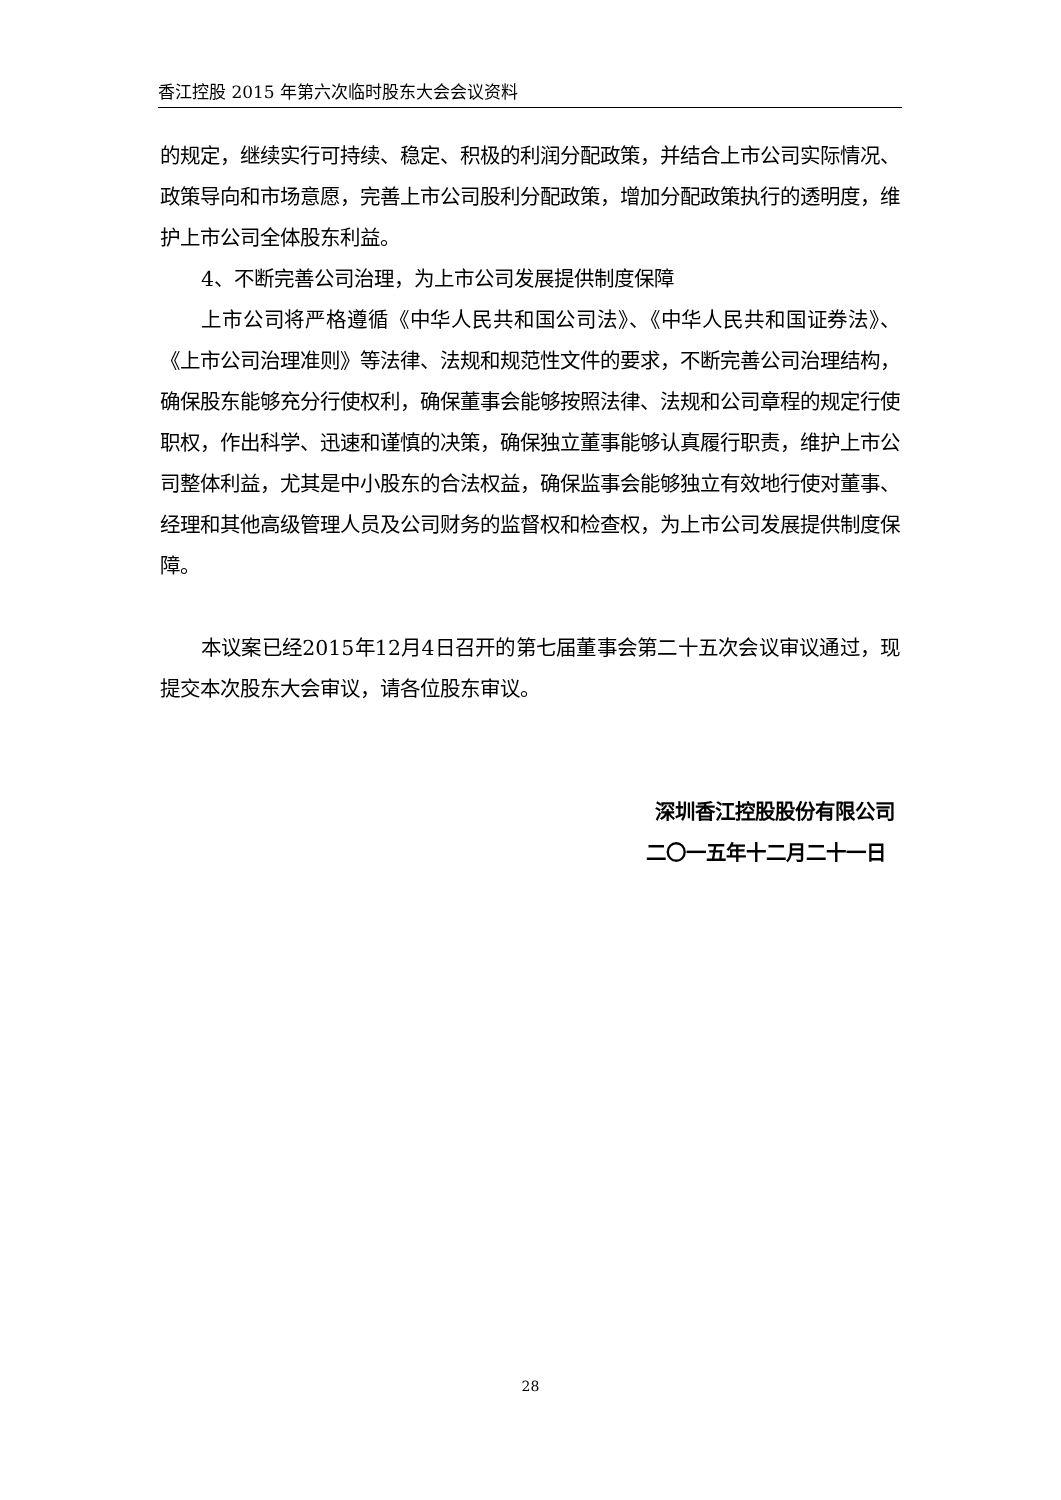香江控股 2015 年第六次临时股东大会会议资料
的规定，继续实行可持续、稳定、积极的利润分配政策，并结合上市公司实际情况、政策导向和市场意愿，完善上市公司股利分配政策，增加分配政策执行的透明度，维护上市公司全体股东利益。
4、不断完善公司治理，为上市公司发展提供制度保障
上市公司将严格遵循《中华人民共和国公司法》、《中华人民共和国证券法》、《上市公司治理准则》等法律、法规和规范性文件的要求，不断完善公司治理结构，确保股东能够充分行使权利，确保董事会能够按照法律、法规和公司章程的规定行使职权，作出科学、迅速和谨慎的决策，确保独立董事能够认真履行职责，维护上市公司整体利益，尤其是中小股东的合法权益，确保监事会能够独立有效地行使对董事、经理和其他高级管理人员及公司财务的监督权和检查权，为上市公司发展提供制度保障。
本议案已经2015年12月4日召开的第七届董事会第二十五次会议审议通过，现提交本次股东大会审议，请各位股东审议。
深圳香江控股股份有限公司
二〇一五年十二月二十一日
28